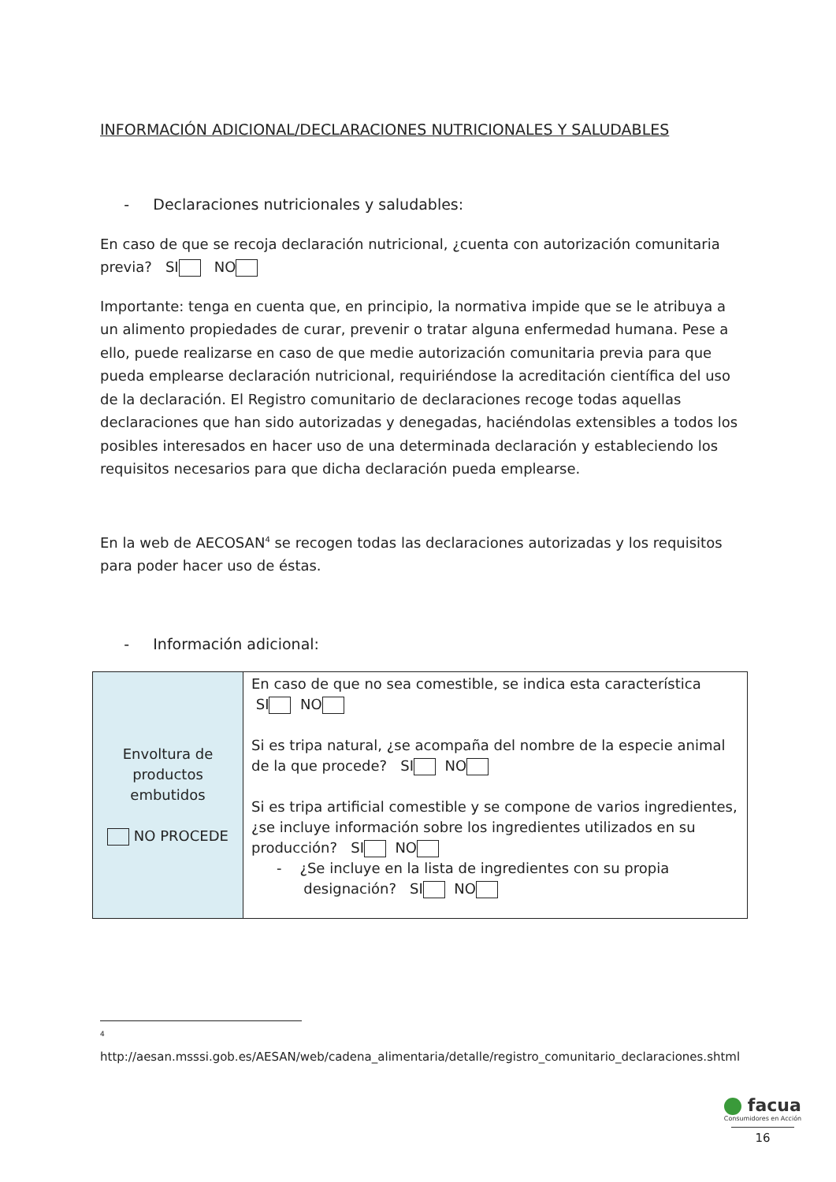INFORMACIÓN ADICIONAL/DECLARACIONES NUTRICIONALES Y SALUDABLES
- Declaraciones nutricionales y saludables:
En caso de que se recoja declaración nutricional, ¿cuenta con autorización comunitaria previa? SI NO
Importante: tenga en cuenta que, en principio, la normativa impide que se le atribuya a un alimento propiedades de curar, prevenir o tratar alguna enfermedad humana. Pese a ello, puede realizarse en caso de que medie autorización comunitaria previa para que pueda emplearse declaración nutricional, requiriéndose la acreditación científica del uso de la declaración. El Registro comunitario de declaraciones recoge todas aquellas declaraciones que han sido autorizadas y denegadas, haciéndolas extensibles a todos los posibles interesados en hacer uso de una determinada declaración y estableciendo los requisitos necesarios para que dicha declaración pueda emplearse.
En la web de AECOSAN<sup>4</sup> se recogen todas las declaraciones autorizadas y los requisitos para poder hacer uso de éstas.
- Información adicional:
| Envoltura de productos embutidos NO PROCEDE | En caso de que no sea comestible, se indica esta característica SI NO Si es tripa natural, ¿se acompaña del nombre de la especie animal de la que procede? SI NO Si es tripa artificial comestible y se compone de varios ingredientes, ¿se incluye información sobre los ingredientes utilizados en su producción? SI NO - ¿Se incluye en la lista de ingredientes con su propia designación? SI NO |
4
http://aesan.msssi.gob.es/AESAN/web/cadena_alimentaria/detalle/registro_comunitario_declaraciones.shtml
facua
Consumidores en Acción
16